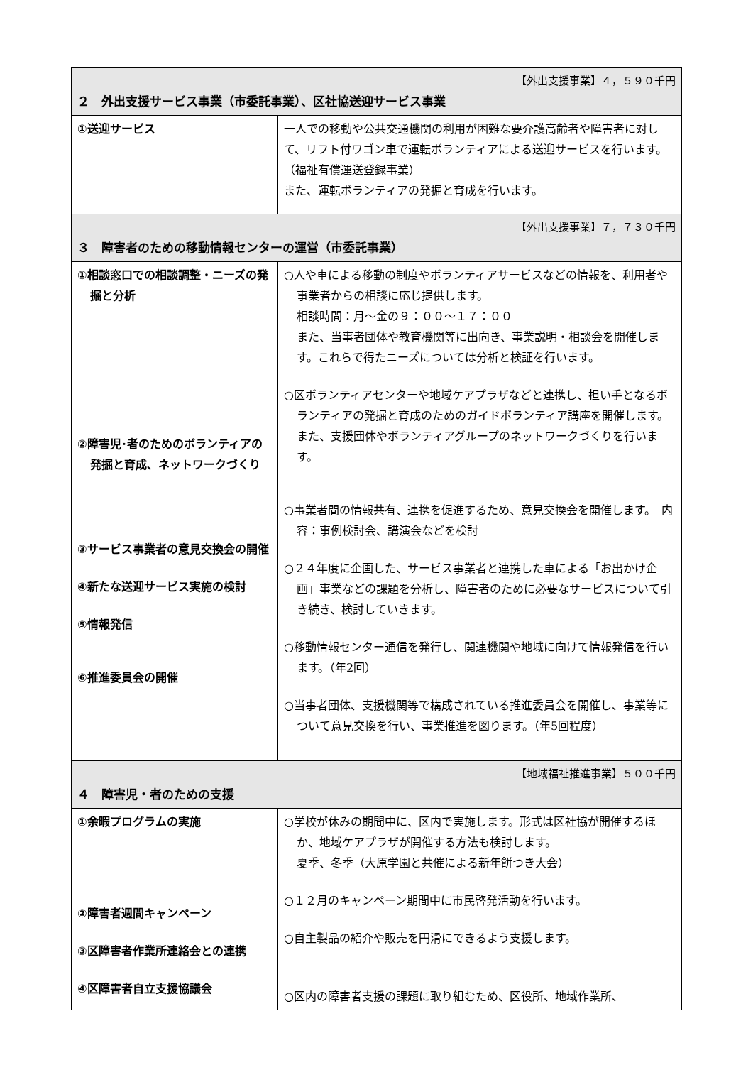| 【外出支援事業】４，５９０千円 ２ 外出支援サービス事業（市委託事業）、区社協送迎サービス事業 | |
| ①送迎サービス | 一人での移動や公共交通機関の利用が困難な要介護高齢者や障害者に対して、リフト付ワゴン車で運転ボランティアによる送迎サービスを行います。（福祉有償運送登録事業） また、運転ボランティアの発掘と育成を行います。 |
| 【外出支援事業】７，７３０千円 ３ 障害者のための移動情報センターの運営（市委託事業） | |
| ①相談窓口での相談調整・ニーズの発掘と分析 ②障害児･者のためのボランティアの発掘と育成、ネットワークづくり ③サービス事業者の意見交換会の開催 ④新たな送迎サービス実施の検討 ⑤情報発信 ⑥推進委員会の開催 | ○人や車による移動の制度やボランティアサービスなどの情報を、利用者や事業者からの相談に応じ提供します。 相談時間：月～金の９：００～１７：００ また、当事者団体や教育機関等に出向き、事業説明・相談会を開催します。これらで得たニーズについては分析と検証を行います。 ○区ボランティアセンターや地域ケアプラザなどと連携し、担い手となるボランティアの発掘と育成のためのガイドボランティア講座を開催します。また、支援団体やボランティアグループのネットワークづくりを行います。 ○事業者間の情報共有、連携を促進するため、意見交換会を開催します。 内容：事例検討会、講演会などを検討 ○２４年度に企画した、サービス事業者と連携した車による「お出かけ企画」事業などの課題を分析し、障害者のために必要なサービスについて引き続き、検討していきます。 ○移動情報センター通信を発行し、関連機関や地域に向けて情報発信を行います。（年2回） ○当事者団体、支援機関等で構成されている推進委員会を開催し、事業等について意見交換を行い、事業推進を図ります。（年5回程度） |
| 【地域福祉推進事業】５００千円 ４ 障害児・者のための支援 | |
| ①余暇プログラムの実施 ②障害者週間キャンペーン ③区障害者作業所連絡会との連携 ④区障害者自立支援協議会 | ○学校が休みの期間中に、区内で実施します。形式は区社協が開催するほか、地域ケアプラザが開催する方法も検討します。 夏季、冬季（大原学園と共催による新年餅つき大会） ○１２月のキャンペーン期間中に市民啓発活動を行います。 ○自主製品の紹介や販売を円滑にできるよう支援します。 ○区内の障害者支援の課題に取り組むため、区役所、地域作業所、 |